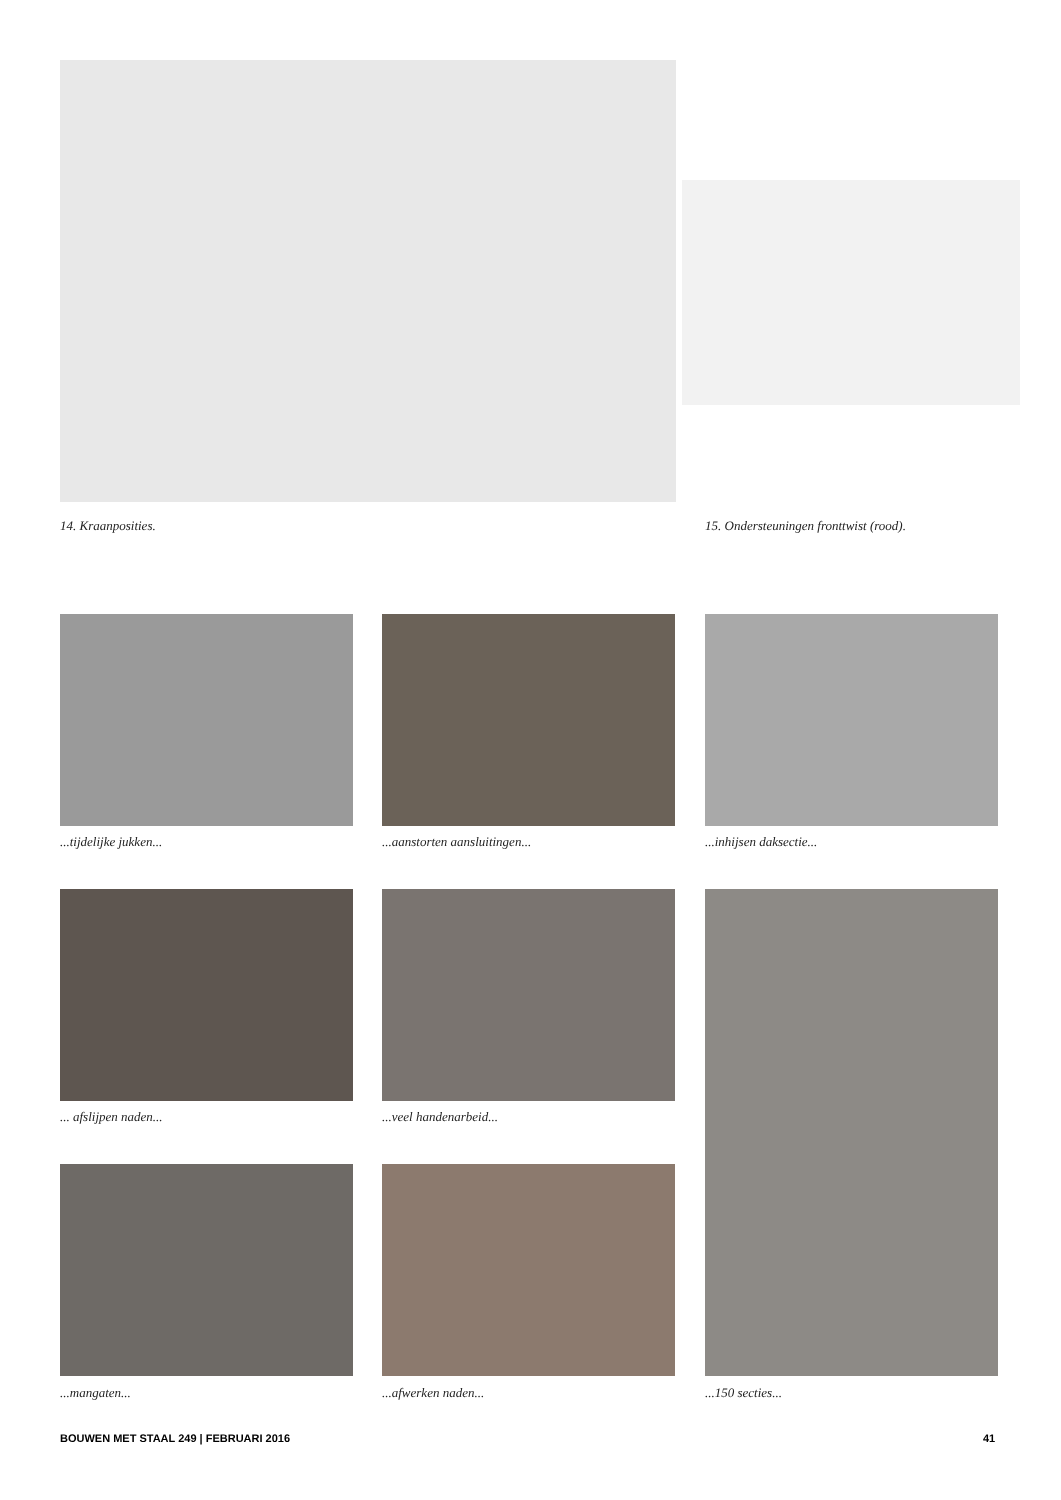14. Kraanposities.
15. Ondersteuningen fronttwist (rood).
...tijdelijke jukken... ...aanstorten aansluitingen... ...inhijsen daksectie...
... afslijpen naden... ...veel handenarbeid...
...mangaten... ...afwerken naden... ...150 secties...
BOUWEN MET STAAL 249 | FEBRUARI 2016
41